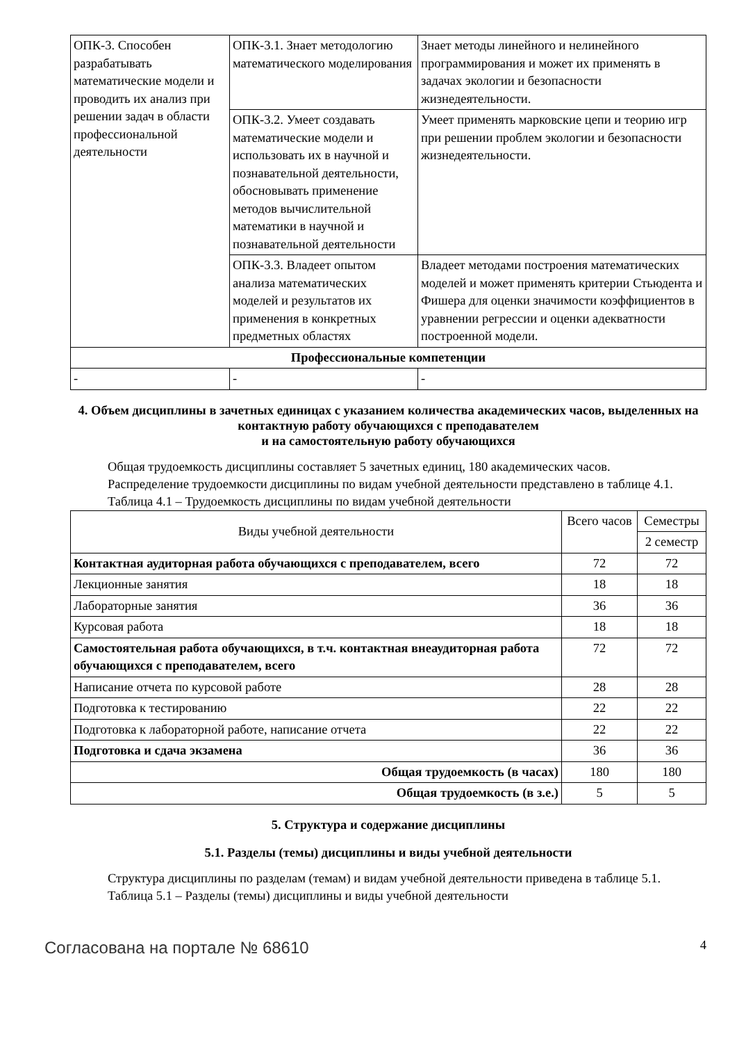| ОПК-3. Способен разрабатывать математические модели и проводить их анализ при решении задач в области профессиональной деятельности | ОПК-3.1. Знает методологию математического моделирования | Знает методы линейного и нелинейного программирования и может их применять в задачах экологии и безопасности жизнедеятельности. |
| | ОПК-3.2. Умеет создавать математические модели и использовать их в научной и познавательной деятельности, обосновывать применение методов вычислительной математики в научной и познавательной деятельности | Умеет применять марковские цепи и теорию игр при решении проблем экологии и безопасности жизнедеятельности. |
| | ОПК-3.3. Владеет опытом анализа математических моделей и результатов их применения в конкретных предметных областях | Владеет методами построения математических моделей и может применять критерии Стьюдента и Фишера для оценки значимости коэффициентов в уравнении регрессии и оценки адекватности построенной модели. |
| Профессиональные компетенции | | |
| - | - | - |
4. Объем дисциплины в зачетных единицах с указанием количества академических часов, выделенных на контактную работу обучающихся с преподавателем
и на самостоятельную работу обучающихся
Общая трудоемкость дисциплины составляет 5 зачетных единиц, 180 академических часов.
Распределение трудоемкости дисциплины по видам учебной деятельности представлено в таблице 4.1.
Таблица 4.1 – Трудоемкость дисциплины по видам учебной деятельности
| Виды учебной деятельности | Всего часов | Семестры |
| | | 2 семестр |
| Контактная аудиторная работа обучающихся с преподавателем, всего | 72 | 72 |
| Лекционные занятия | 18 | 18 |
| Лабораторные занятия | 36 | 36 |
| Курсовая работа | 18 | 18 |
| Самостоятельная работа обучающихся, в т.ч. контактная внеаудиторная работа обучающихся с преподавателем, всего | 72 | 72 |
| Написание отчета по курсовой работе | 28 | 28 |
| Подготовка к тестированию | 22 | 22 |
| Подготовка к лабораторной работе, написание отчета | 22 | 22 |
| Подготовка и сдача экзамена | 36 | 36 |
| Общая трудоемкость (в часах) | 180 | 180 |
| Общая трудоемкость (в з.е.) | 5 | 5 |
5. Структура и содержание дисциплины
5.1. Разделы (темы) дисциплины и виды учебной деятельности
Структура дисциплины по разделам (темам) и видам учебной деятельности приведена в таблице 5.1.
Таблица 5.1 – Разделы (темы) дисциплины и виды учебной деятельности
Согласована на портале № 68610 4